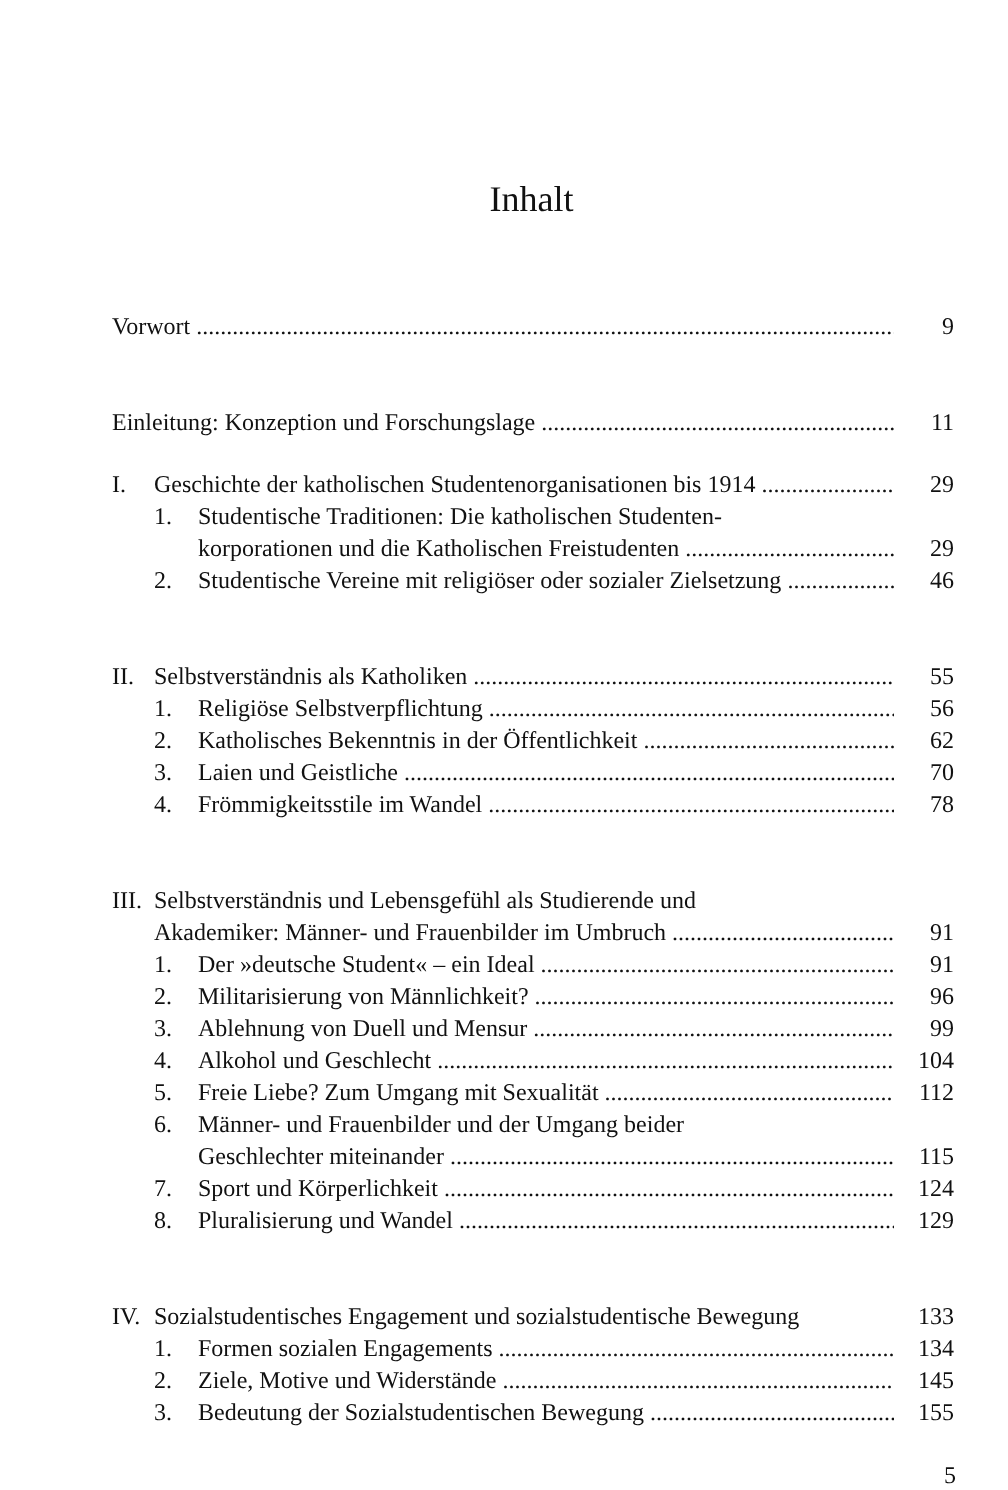Inhalt
Vorwort 9
Einleitung: Konzeption und Forschungslage 11
I. Geschichte der katholischen Studentenorganisationen bis 1914 29
1. Studentische Traditionen: Die katholischen Studenten-
korporationen und die Katholischen Freistudenten 29
2. Studentische Vereine mit religiöser oder sozialer Zielsetzung 46
II. Selbstverständnis als Katholiken 55
1. Religiöse Selbstverpflichtung 56
2. Katholisches Bekenntnis in der Öffentlichkeit 62
3. Laien und Geistliche 70
4. Frömmigkeitsstile im Wandel 78
III. Selbstverständnis und Lebensgefühl als Studierende und
Akademiker: Männer- und Frauenbilder im Umbruch 91
1. Der »deutsche Student« – ein Ideal 91
2. Militarisierung von Männlichkeit? 96
3. Ablehnung von Duell und Mensur 99
4. Alkohol und Geschlecht 104
5. Freie Liebe? Zum Umgang mit Sexualität 112
6. Männer- und Frauenbilder und der Umgang beider
Geschlechter miteinander 115
7. Sport und Körperlichkeit 124
8. Pluralisierung und Wandel 129
IV. Sozialstudentisches Engagement und sozialstudentische Bewegung 133
1. Formen sozialen Engagements 134
2. Ziele, Motive und Widerstände 145
3. Bedeutung der Sozialstudentischen Bewegung 155
5